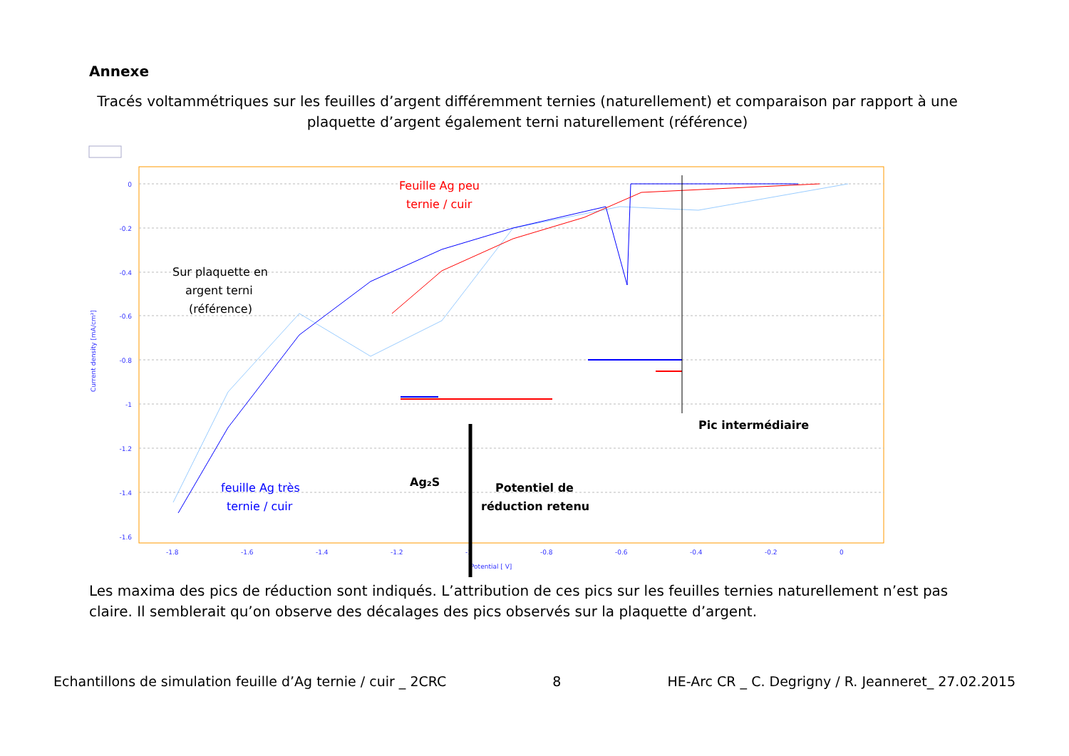Annexe
Tracés voltammétriques sur les feuilles d’argent différemment ternies (naturellement) et comparaison par rapport à une plaquette d’argent également terni naturellement (référence)
0
-0.2
-0.4
-0.6
-0.8
-1
-1.2
-1.4
-1.6
-1.8
-1.6
-1.4
-1.2
-1
-0.8
-0.6
-0.4
-0.2
0
Potential [ V]
Current density [mA/cm²]
Feuille Ag peu
ternie / cuir
Sur plaquette en
argent terni
(référence)
feuille Ag très
ternie / cuir
Ag₂S
Potentiel de
réduction retenu
Pic intermédiaire
Les maxima des pics de réduction sont indiqués. L’attribution de ces pics sur les feuilles ternies naturellement n’est pas claire. Il semblerait qu’on observe des décalages des pics observés sur la plaquette d’argent.
Echantillons de simulation feuille d’Ag ternie / cuir _ 2CRC 8 HE-Arc CR _ C. Degrigny / R. Jeanneret_ 27.02.2015